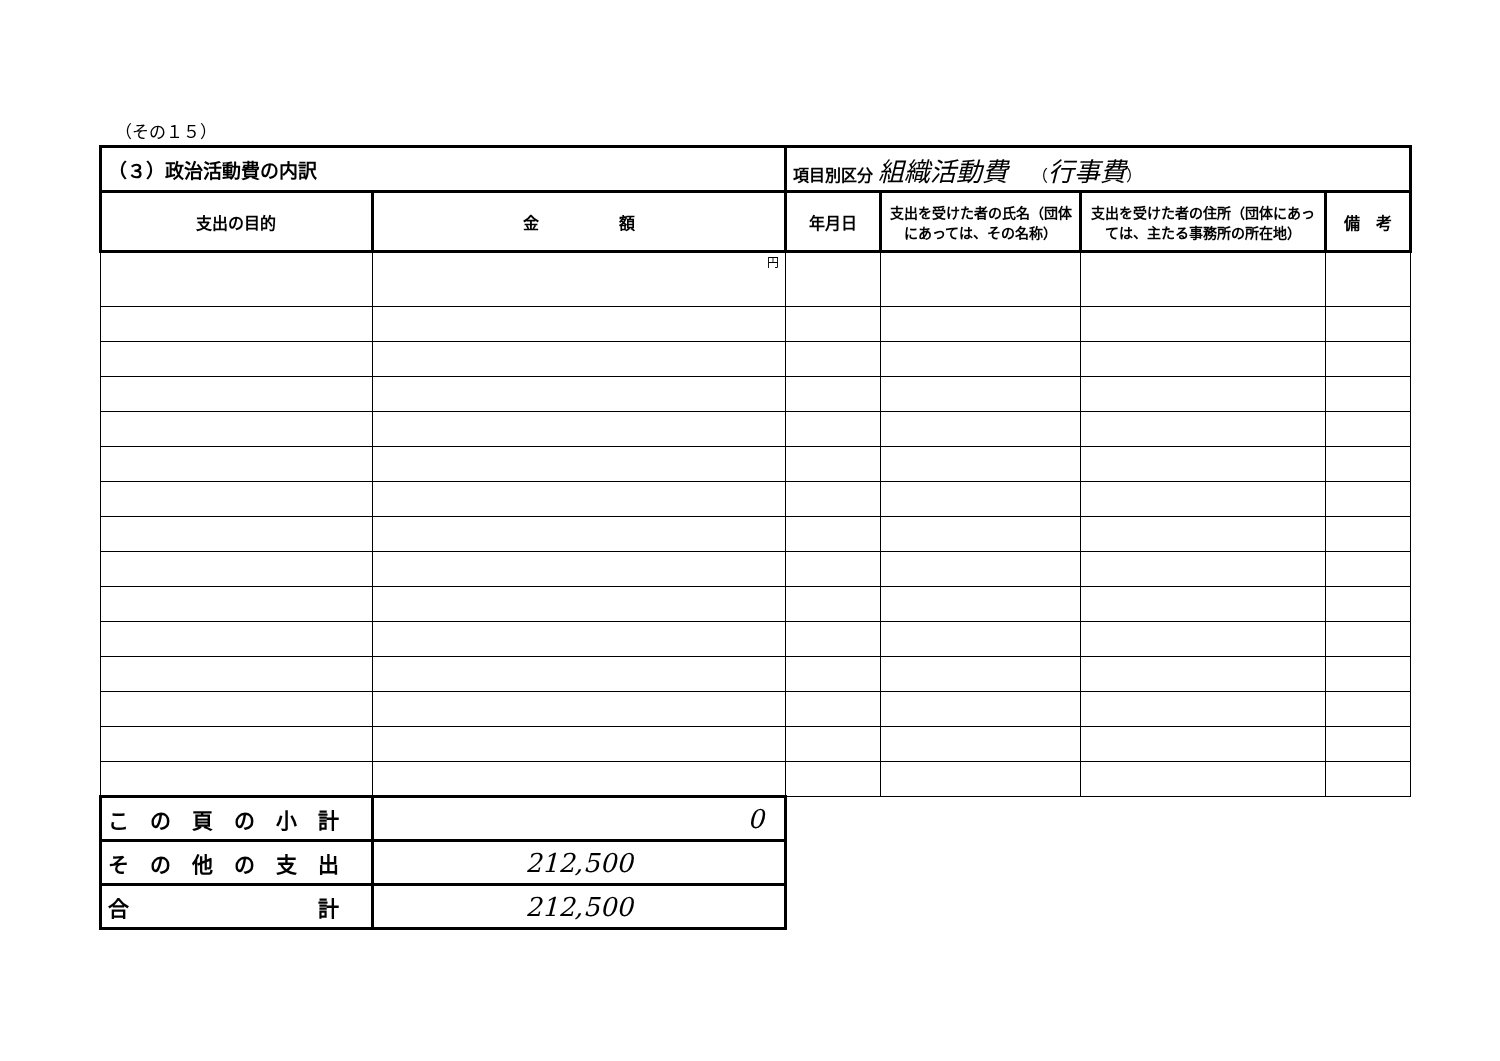（その１５）
| （３）政治活動費の内訳 | | 項目別区分 組織活動費 （ 行事費 ） | | | |
| 支出の目的 | 金 額 | 年月日 | 支出を受けた者の氏名（団体にあっては、その名称） | 支出を受けた者の住所（団体にあっては、主たる事務所の所在地） | 備 考 |
| | 円 | | | | |
| こ の 頁 の 小 計 | 0 | | | | |
| そ の 他 の 支 出 | 212,500 | | | | |
| 合 計 | 212,500 | | | | |